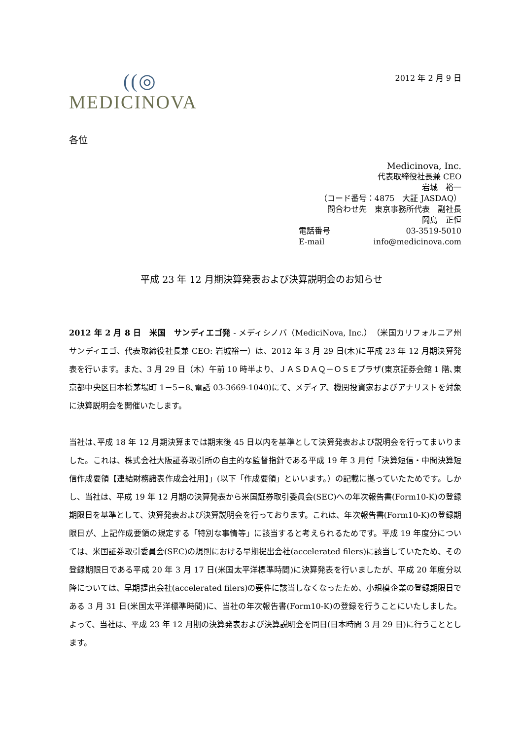((◎
MEDICINOVA
2012 年 2 月 9 日
各位
Medicinova, Inc.
代表取締役社長兼 CEO
岩城　裕一
（コード番号：4875　大証 JASDAQ）
問合わせ先　東京事務所代表　副社長
岡島　正恒
電話番号 03-3519-5010
E-mail info@medicinova.com
平成 23 年 12 月期決算発表および決算説明会のお知らせ
2012 年 2 月 8 日　米国　サンディエゴ発 - メディシノバ（MediciNova, Inc.）（米国カリフォルニア州　サンディエゴ、代表取締役社長兼 CEO: 岩城裕一）は、2012 年 3 月 29 日(木)に平成 23 年 12 月期決算発表を行います。また、3 月 29 日（木）午前 10 時半より、ＪＡＳＤＡＱ－ＯＳＥプラザ(東京証券会館 1 階､東京都中央区日本橋茅場町 1－5－8､電話 03-3669-1040)にて、メディア、機関投資家およびアナリストを対象に決算説明会を開催いたします。
当社は､平成 18 年 12 月期決算までは期末後 45 日以内を基準として決算発表および説明会を行ってまいりました。これは、株式会社大阪証券取引所の自主的な監督指針である平成 19 年 3 月付「決算短信・中間決算短信作成要領【連結財務諸表作成会社用】」(以下「作成要領」といいます。）の記載に拠っていたためです。しかし、当社は、平成 19 年 12 月期の決算発表から米国証券取引委員会(SEC)への年次報告書(Form10-K)の登録期限日を基準として、決算発表および決算説明会を行っております。これは、年次報告書(Form10-K)の登録期限日が、上記作成要領の規定する「特別な事情等」に該当すると考えられるためです。平成 19 年度分については、米国証券取引委員会(SEC)の規則における早期提出会社(accelerated filers)に該当していたため、その登録期限日である平成 20 年 3 月 17 日(米国太平洋標準時間)に決算発表を行いましたが、平成 20 年度分以降については、早期提出会社(accelerated filers)の要件に該当しなくなったため、小規模企業の登録期限日である 3 月 31 日(米国太平洋標準時間)に、当社の年次報告書(Form10-K)の登録を行うことにいたしました。よって、当社は、平成 23 年 12 月期の決算発表および決算説明会を同日(日本時間 3 月 29 日)に行うこととします。